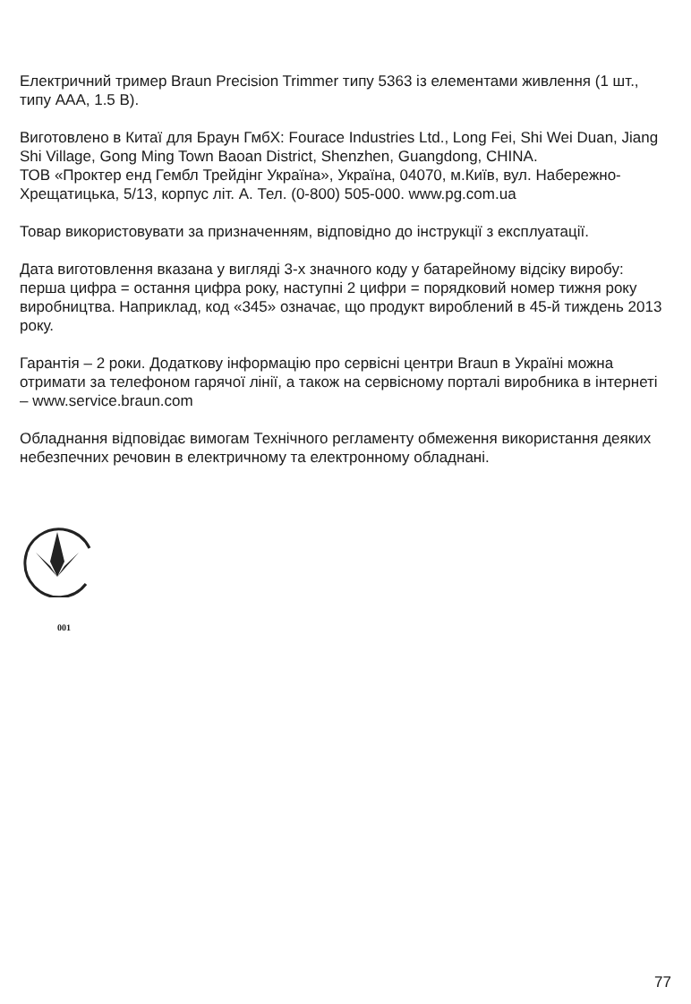Електричний тример Braun Precision Trimmer типу 5363 із елементами живлення (1 шт., типу AAA, 1.5 В).
Виготовлено в Китаї для Браун ГмбХ: Fourace Industries Ltd., Long Fei, Shi Wei Duan, Jiang Shi Village, Gong Ming Town Baoan District, Shenzhen, Guangdong, CHINA.
ТОВ «Проктер енд Гембл Трейдінг Україна», Україна, 04070, м.Київ, вул. Набережно-Хрещатицька, 5/13, корпус літ. А. Тел. (0-800) 505-000. www.pg.com.ua
Товар використовувати за призначенням, відповідно до інструкції з експлуатації.
Дата виготовлення вказана у вигляді 3-х значного коду у батарейному відсіку виробу: перша цифра = остання цифра року, наступні 2 цифри = порядковий номер тижня року виробництва. Наприклад, код «345» означає, що продукт вироблений в 45-й тиждень 2013 року.
Гарантія – 2 роки. Додаткову інформацію про сервісні центри Braun в Україні можна отримати за телефоном гарячої лінії, а також на сервісному порталі виробника в інтернеті – www.service.braun.com
Обладнання відповідає вимогам Технічного регламенту обмеження використання деяких небезпечних речовин в електричному та електронному обладнані.
001
77